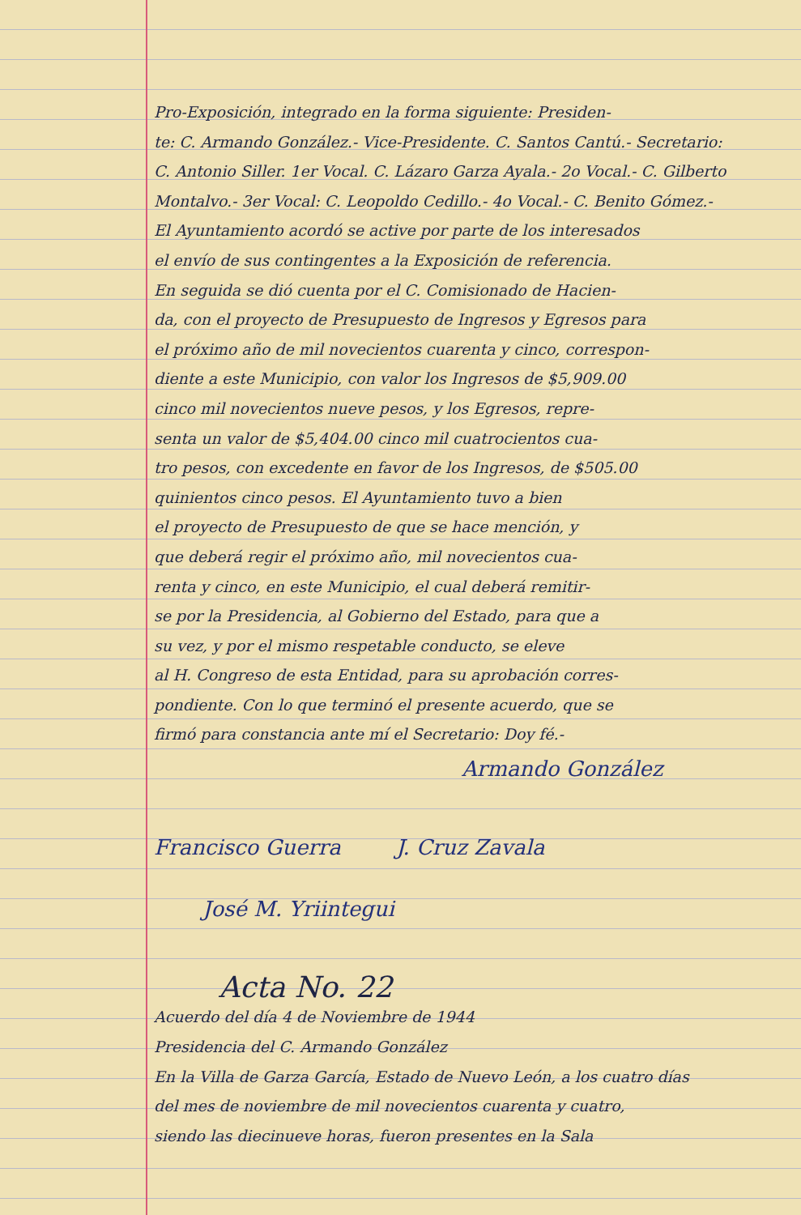Pro-Exposición, integrado en la forma siguiente: Presiden-
te: C. Armando González.- Vice-Presidente. C. Santos Cantú.- Secretario:
C. Antonio Siller. 1er Vocal. C. Lázaro Garza Ayala.- 2o Vocal.- C. Gilberto
Montalvo.- 3er Vocal: C. Leopoldo Cedillo.- 4o Vocal.- C. Benito Gómez.-
El Ayuntamiento acordó se active por parte de los interesados
el envío de sus contingentes a la Exposición de referencia.
En seguida se dió cuenta por el C. Comisionado de Hacien-
da, con el proyecto de Presupuesto de Ingresos y Egresos para
el próximo año de mil novecientos cuarenta y cinco, correspon-
diente a este Municipio, con valor los Ingresos de $5,909.00
cinco mil novecientos nueve pesos, y los Egresos, repre-
senta un valor de $5,404.00 cinco mil cuatrocientos cua-
tro pesos, con excedente en favor de los Ingresos, de $505.00
quinientos cinco pesos. El Ayuntamiento tuvo a bien
el proyecto de Presupuesto de que se hace mención, y
que deberá regir el próximo año, mil novecientos cua-
renta y cinco, en este Municipio, el cual deberá remitir-
se por la Presidencia, al Gobierno del Estado, para que a
su vez, y por el mismo respetable conducto, se eleve
al H. Congreso de esta Entidad, para su aprobación corres-
pondiente. Con lo que terminó el presente acuerdo, que se
firmó para constancia ante mí el Secretario: Doy fé.-
Armando González
Francisco Guerra J. Cruz Zavala
José M. Yriintegui
Acta No. 22
Acuerdo del día 4 de Noviembre de 1944
Presidencia del C. Armando González
En la Villa de Garza García, Estado de Nuevo León, a los cuatro días
del mes de noviembre de mil novecientos cuarenta y cuatro,
siendo las diecinueve horas, fueron presentes en la Sala